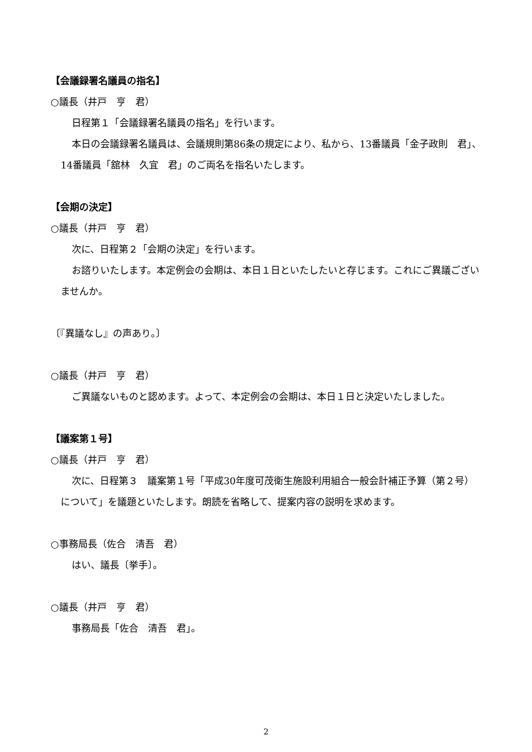【会議録署名議員の指名】
○議長（井戸　亨　君）
日程第１「会議録署名議員の指名」を行います。
本日の会議録署名議員は、会議規則第86条の規定により、私から、13番議員「金子政則　君」、14番議員「舘林　久宜　君」のご両名を指名いたします。
【会期の決定】
○議長（井戸　亨　君）
次に、日程第２「会期の決定」を行います。
お諮りいたします。本定例会の会期は、本日１日といたしたいと存じます。これにご異議ございませんか。
〔『異議なし』の声あり。〕
○議長（井戸　亨　君）
ご異議ないものと認めます。よって、本定例会の会期は、本日１日と決定いたしました。
【議案第１号】
○議長（井戸　亨　君）
次に、日程第３　議案第１号「平成30年度可茂衛生施設利用組合一般会計補正予算（第２号）について」を議題といたします。朗読を省略して、提案内容の説明を求めます。
○事務局長（佐合　清吾　君）
はい、議長〔挙手〕。
○議長（井戸　亨　君）
事務局長「佐合　清吾　君」。
2